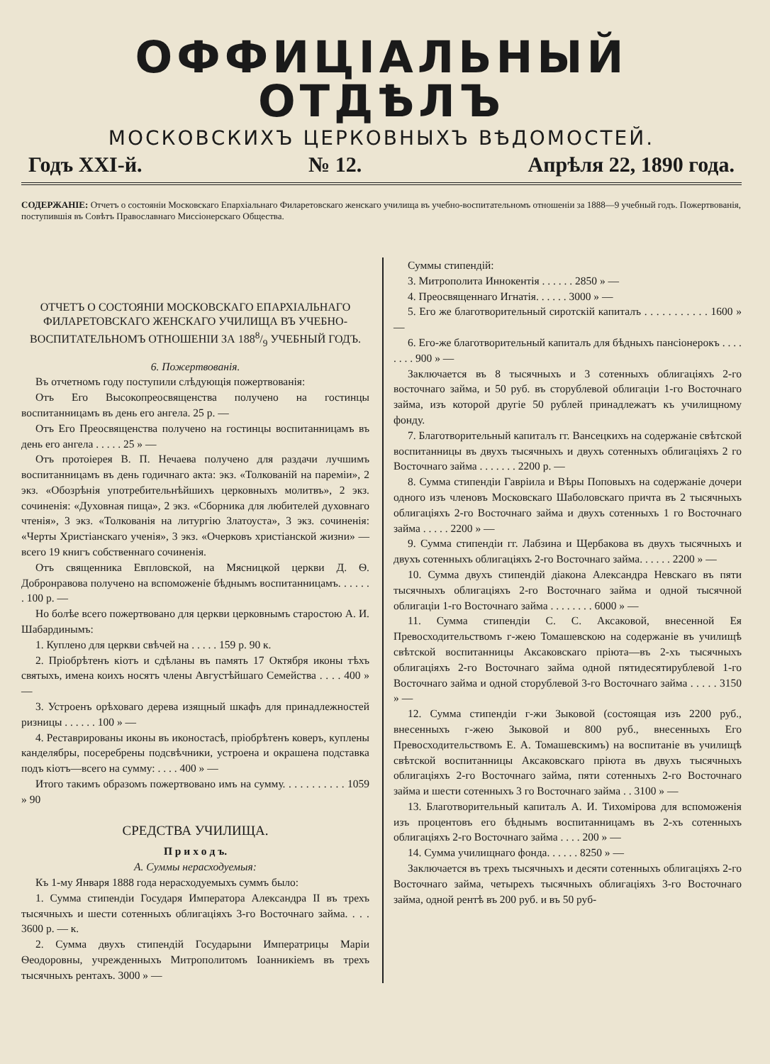ОФФИЦІАЛЬНЫЙ ОТДѢЛЪ
МОСКОВСКИХЪ ЦЕРКОВНЫХЪ ВѢДОМОСТЕЙ.
Годъ XXI-й. № 12. Апрѣля 22, 1890 года.
СОДЕРЖАНІЕ: Отчетъ о состояніи Московскаго Епархіальнаго Филаретовскаго женскаго училища въ учебно-воспитательномъ отношеніи за 1888—9 учебный годъ. Пожертвованія, поступившія въ Совѣтъ Православнаго Миссіонерскаго Общества.
ОТЧЕТЪ О СОСТОЯНІИ МОСКОВСКАГО ЕПАРХІАЛЬНАГО ФИЛАРЕТОВСКАГО ЖЕНСКАГО УЧИЛИЩА ВЪ УЧЕБНО-ВОСПИТАТЕЛЬНОМЪ ОТНОШЕНІИ ЗА 1888/9 УЧЕБНЫЙ ГОДЪ.
6. Пожертвованія.
Въ отчетномъ году поступили слѣдующія пожертвованія:
Отъ Его Высокопреосвященства получено на гостинцы воспитанницамъ въ день его ангела. 25 р. —
Отъ Его Преосвященства получено на гостинцы воспитанницамъ въ день его ангела . . . . . 25 » —
Отъ протоіерея В. П. Нечаева получено для раздачи лучшимъ воспитанницамъ въ день годичнаго акта: экз. «Толкованій на пареміи», 2 экз. «Обозрѣнія употребительнѣйшихъ церковныхъ молитвъ», 2 экз. сочиненія: «Духовная пища», 2 экз. «Сборника для любителей духовнаго чтенія», 3 экз. «Толкованія на литургію Златоуста», 3 экз. сочиненія: «Черты Христіанскаго ученія», 3 экз. «Очерковъ христіанской жизни» — всего 19 книгъ собственнаго сочиненія.
Отъ священника Евпловской, на Мясницкой церкви Д. Ѳ. Добронравова получено на вспоможеніе бѣднымъ воспитанницамъ. . . . . . . 100 р. —
Но болѣе всего пожертвовано для церкви церковнымъ старостою А. И. Шабардинымъ:
1. Куплено для церкви свѣчей на . . . . . 159 р. 90 к.
2. Пріобрѣтенъ кіотъ и сдѣланы въ память 17 Октября иконы тѣхъ святыхъ, имена коихъ носятъ члены Августѣйшаго Семейства . . . . 400 » —
3. Устроенъ орѣховаго дерева изящный шкафъ для принадлежностей ризницы . . . . . . 100 » —
4. Реставрированы иконы въ иконостасѣ, пріобрѣтенъ коверъ, куплены канделябры, посеребрены подсвѣчники, устроена и окрашена подставка подъ кіотъ—всего на сумму: . . . . 400 » —
Итого такимъ образомъ пожертвовано имъ на сумму. . . . . . . . . . . 1059 » 90
СРЕДСТВА УЧИЛИЩА.
П р и х о д ъ.
А. Суммы нерасходуемыя:
Къ 1-му Января 1888 года нерасходуемыхъ суммъ было:
1. Сумма стипендіи Государя Императора Александра II въ трехъ тысячныхъ и шести сотенныхъ облигаціяхъ 3-го Восточнаго займа. . . . 3600 р. — к.
2. Сумма двухъ стипендій Государыни Императрицы Маріи Ѳеодоровны, учрежденныхъ Митрополитомъ Іоанникіемъ въ трехъ тысячныхъ рентахъ. 3000 » —
Суммы стипендій:
3. Митрополита Иннокентія . . . . . . 2850 » —
4. Преосвященнаго Игнатія. . . . . . 3000 » —
5. Его же благотворительный сиротскій капиталъ . . . . . . . . . . . 1600 » —
6. Его-же благотворительный капиталъ для бѣдныхъ пансіонерокъ . . . . . . . . 900 » —
Заключается въ 8 тысячныхъ и 3 сотенныхъ облигаціяхъ 2-го восточнаго займа, и 50 руб. въ сторублевой облигаціи 1-го Восточнаго займа, изъ которой другіе 50 рублей принадлежатъ къ училищному фонду.
7. Благотворительный капиталъ гг. Вансецкихъ на содержаніе свѣтской воспитанницы въ двухъ тысячныхъ и двухъ сотенныхъ облигаціяхъ 2 го Восточнаго займа . . . . . . . 2200 р. —
8. Сумма стипендіи Гавріила и Вѣры Поповыхъ на содержаніе дочери одного изъ членовъ Московскаго Шаболовскаго причта въ 2 тысячныхъ облигаціяхъ 2-го Восточнаго займа и двухъ сотенныхъ 1 го Восточнаго займа . . . . . 2200 » —
9. Сумма стипендіи гг. Лабзина и Щербакова въ двухъ тысячныхъ и двухъ сотенныхъ облигаціяхъ 2-го Восточнаго займа. . . . . . 2200 » —
10. Сумма двухъ стипендій діакона Александра Невскаго въ пяти тысячныхъ облигаціяхъ 2-го Восточнаго займа и одной тысячной облигаціи 1-го Восточнаго займа . . . . . . . . 6000 » —
11. Сумма стипендіи С. С. Аксаковой, внесенной Ея Превосходительствомъ г-жею Томашевскою на содержаніе въ училищѣ свѣтской воспитанницы Аксаковскаго пріюта—въ 2-хъ тысячныхъ облигаціяхъ 2-го Восточнаго займа одной пятидесятирублевой 1-го Восточнаго займа и одной сторублевой 3-го Восточнаго займа . . . . . 3150 » —
12. Сумма стипендіи г-жи Зыковой (состоящая изъ 2200 руб., внесенныхъ г-жею Зыковой и 800 руб., внесенныхъ Его Превосходительствомъ Е. А. Томашевскимъ) на воспитаніе въ училищѣ свѣтской воспитанницы Аксаковскаго пріюта въ двухъ тысячныхъ облигаціяхъ 2-го Восточнаго займа, пяти сотенныхъ 2-го Восточнаго займа и шести сотенныхъ 3 го Восточнаго займа . . 3100 » —
13. Благотворительный капиталъ А. И. Тихомірова для вспоможенія изъ процентовъ его бѣднымъ воспитанницамъ въ 2-хъ сотенныхъ облигаціяхъ 2-го Восточнаго займа . . . . 200 » —
14. Сумма училищнаго фонда. . . . . . 8250 » —
Заключается въ трехъ тысячныхъ и десяти сотенныхъ облигаціяхъ 2-го Восточнаго займа, четырехъ тысячныхъ облигаціяхъ 3-го Восточнаго займа, одной рентѣ въ 200 руб. и въ 50 руб-